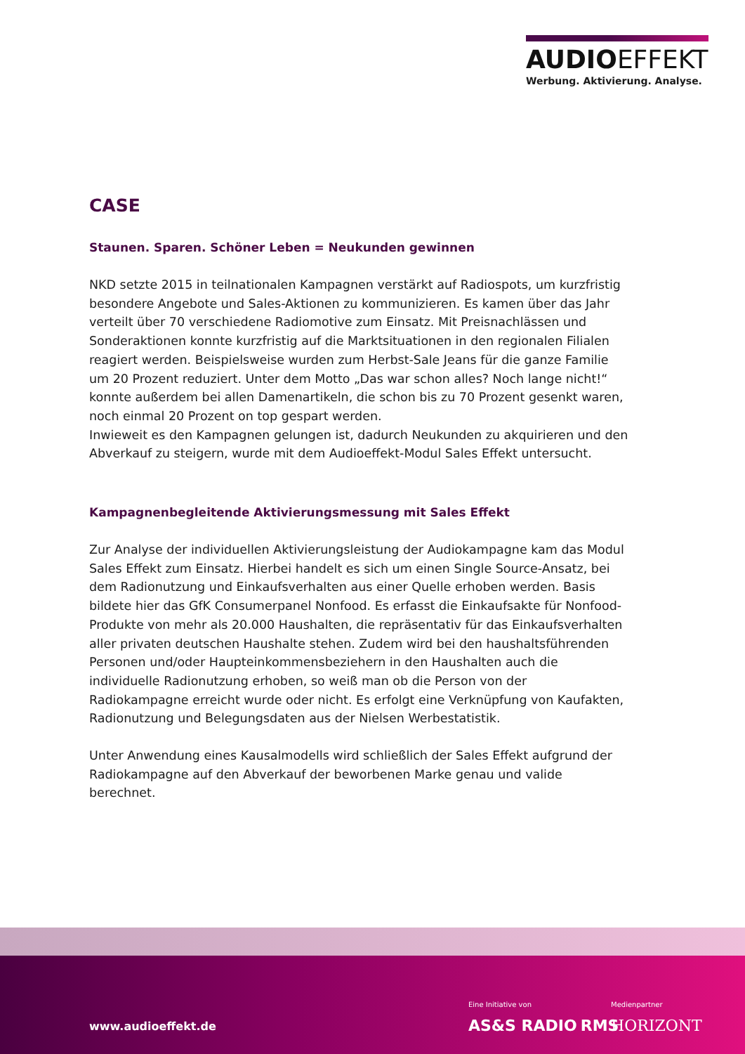AUDIOEFFEKT
Werbung. Aktivierung. Analyse.
CASE
Staunen. Sparen. Schöner Leben = Neukunden gewinnen
NKD setzte 2015 in teilnationalen Kampagnen verstärkt auf Radiospots, um kurzfristig besondere Angebote und Sales-Aktionen zu kommunizieren. Es kamen über das Jahr verteilt über 70 verschiedene Radiomotive zum Einsatz. Mit Preisnachlässen und Sonderaktionen konnte kurzfristig auf die Marktsituationen in den regionalen Filialen reagiert werden. Beispielsweise wurden zum Herbst-Sale Jeans für die ganze Familie um 20 Prozent reduziert. Unter dem Motto „Das war schon alles? Noch lange nicht!“ konnte außerdem bei allen Damenartikeln, die schon bis zu 70 Prozent gesenkt waren, noch einmal 20 Prozent on top gespart werden.
Inwieweit es den Kampagnen gelungen ist, dadurch Neukunden zu akquirieren und den Abverkauf zu steigern, wurde mit dem Audioeffekt-Modul Sales Effekt untersucht.
Kampagnenbegleitende Aktivierungsmessung mit Sales Effekt
Zur Analyse der individuellen Aktivierungsleistung der Audiokampagne kam das Modul Sales Effekt zum Einsatz. Hierbei handelt es sich um einen Single Source-Ansatz, bei dem Radionutzung und Einkaufsverhalten aus einer Quelle erhoben werden. Basis bildete hier das GfK Consumerpanel Nonfood. Es erfasst die Einkaufsakte für Nonfood-Produkte von mehr als 20.000 Haushalten, die repräsentativ für das Einkaufsverhalten aller privaten deutschen Haushalte stehen. Zudem wird bei den haushaltsführenden Personen und/oder Haupteinkommensbeziehern in den Haushalten auch die individuelle Radionutzung erhoben, so weiß man ob die Person von der Radiokampagne erreicht wurde oder nicht. Es erfolgt eine Verknüpfung von Kaufakten, Radionutzung und Belegungsdaten aus der Nielsen Werbestatistik.
Unter Anwendung eines Kausalmodells wird schließlich der Sales Effekt aufgrund der Radiokampagne auf den Abverkauf der beworbenen Marke genau und valide berechnet.
www.audioeffekt.de
Eine Initiative von
AS&S RADIO RMS
Medienpartner
HORIZONT